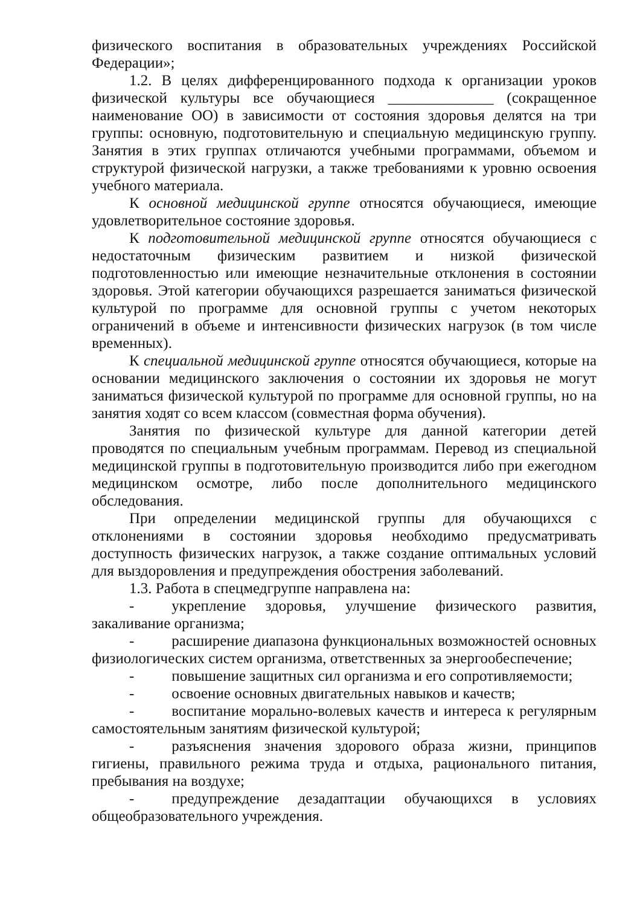физического воспитания в образовательных учреждениях Российской Федерации»;
1.2. В целях дифференцированного подхода к организации уроков физической культуры все обучающиеся ______________ (сокращенное наименование ОО) в зависимости от состояния здоровья делятся на три группы: основную, подготовительную и специальную медицинскую группу. Занятия в этих группах отличаются учебными программами, объемом и структурой физической нагрузки, а также требованиями к уровню освоения учебного материала.
К основной медицинской группе относятся обучающиеся, имеющие удовлетворительное состояние здоровья.
К подготовительной медицинской группе относятся обучающиеся с недостаточным физическим развитием и низкой физической подготовленностью или имеющие незначительные отклонения в состоянии здоровья. Этой категории обучающихся разрешается заниматься физической культурой по программе для основной группы с учетом некоторых ограничений в объеме и интенсивности физических нагрузок (в том числе временных).
К специальной медицинской группе относятся обучающиеся, которые на основании медицинского заключения о состоянии их здоровья не могут заниматься физической культурой по программе для основной группы, но на занятия ходят со всем классом (совместная форма обучения).
Занятия по физической культуре для данной категории детей проводятся по специальным учебным программам. Перевод из специальной медицинской группы в подготовительную производится либо при ежегодном медицинском осмотре, либо после дополнительного медицинского обследования.
При определении медицинской группы для обучающихся с отклонениями в состоянии здоровья необходимо предусматривать доступность физических нагрузок, а также создание оптимальных условий для выздоровления и предупреждения обострения заболеваний.
1.3. Работа в спецмедгруппе направлена на:
- укрепление здоровья, улучшение физического развития, закаливание организма;
- расширение диапазона функциональных возможностей основных физиологических систем организма, ответственных за энергообеспечение;
- повышение защитных сил организма и его сопротивляемости;
- освоение основных двигательных навыков и качеств;
- воспитание морально-волевых качеств и интереса к регулярным самостоятельным занятиям физической культурой;
- разъяснения значения здорового образа жизни, принципов гигиены, правильного режима труда и отдыха, рационального питания, пребывания на воздухе;
- предупреждение дезадаптации обучающихся в условиях общеобразовательного учреждения.